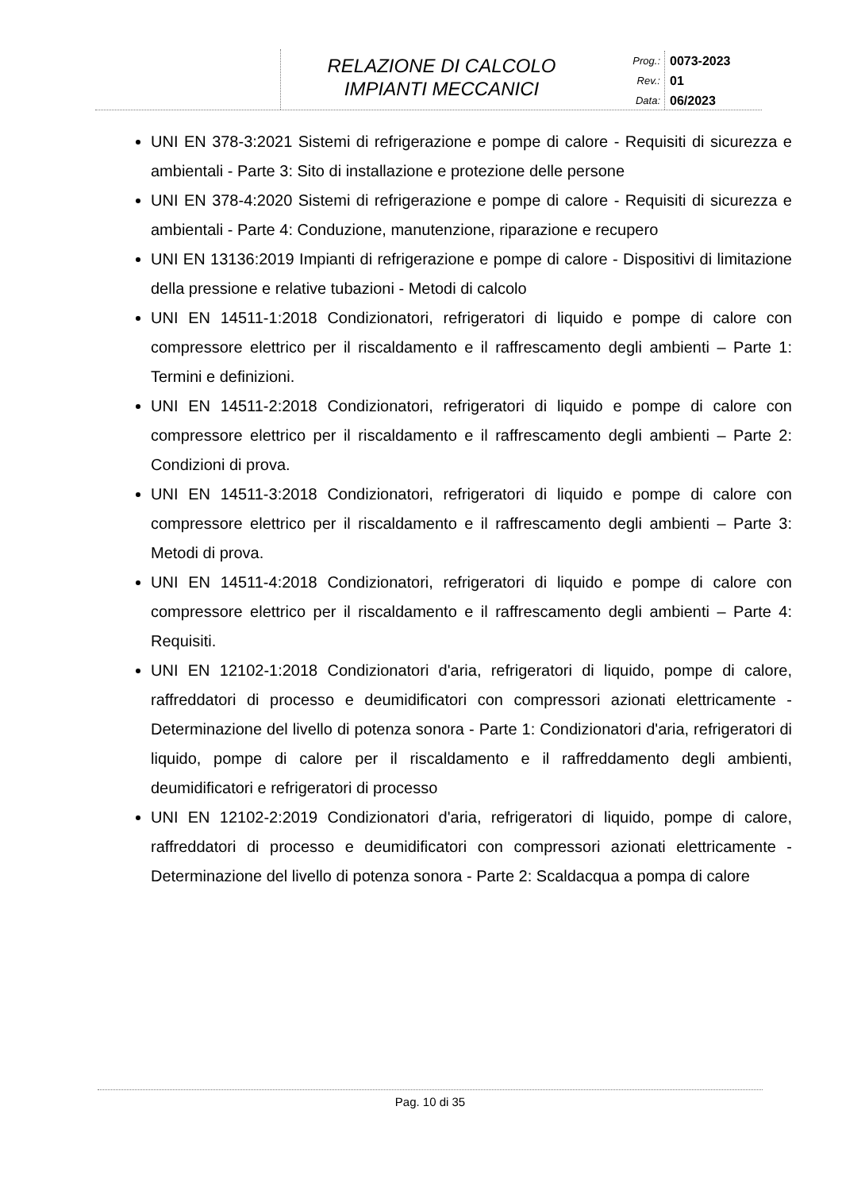RELAZIONE DI CALCOLO
IMPIANTI MECCANICI
Prog.:
Rev.:
Data:
0073-2023
01
06/2023
UNI EN 378-3:2021 Sistemi di refrigerazione e pompe di calore - Requisiti di sicurezza e ambientali - Parte 3: Sito di installazione e protezione delle persone
UNI EN 378-4:2020 Sistemi di refrigerazione e pompe di calore - Requisiti di sicurezza e ambientali - Parte 4: Conduzione, manutenzione, riparazione e recupero
UNI EN 13136:2019 Impianti di refrigerazione e pompe di calore - Dispositivi di limitazione della pressione e relative tubazioni - Metodi di calcolo
UNI EN 14511-1:2018 Condizionatori, refrigeratori di liquido e pompe di calore con compressore elettrico per il riscaldamento e il raffrescamento degli ambienti – Parte 1: Termini e definizioni.
UNI EN 14511-2:2018 Condizionatori, refrigeratori di liquido e pompe di calore con compressore elettrico per il riscaldamento e il raffrescamento degli ambienti – Parte 2: Condizioni di prova.
UNI EN 14511-3:2018 Condizionatori, refrigeratori di liquido e pompe di calore con compressore elettrico per il riscaldamento e il raffrescamento degli ambienti – Parte 3: Metodi di prova.
UNI EN 14511-4:2018 Condizionatori, refrigeratori di liquido e pompe di calore con compressore elettrico per il riscaldamento e il raffrescamento degli ambienti – Parte 4: Requisiti.
UNI EN 12102-1:2018 Condizionatori d'aria, refrigeratori di liquido, pompe di calore, raffreddatori di processo e deumidificatori con compressori azionati elettricamente - Determinazione del livello di potenza sonora - Parte 1: Condizionatori d'aria, refrigeratori di liquido, pompe di calore per il riscaldamento e il raffreddamento degli ambienti, deumidificatori e refrigeratori di processo
UNI EN 12102-2:2019 Condizionatori d'aria, refrigeratori di liquido, pompe di calore, raffreddatori di processo e deumidificatori con compressori azionati elettricamente - Determinazione del livello di potenza sonora - Parte 2: Scaldacqua a pompa di calore
Pag. 10 di 35